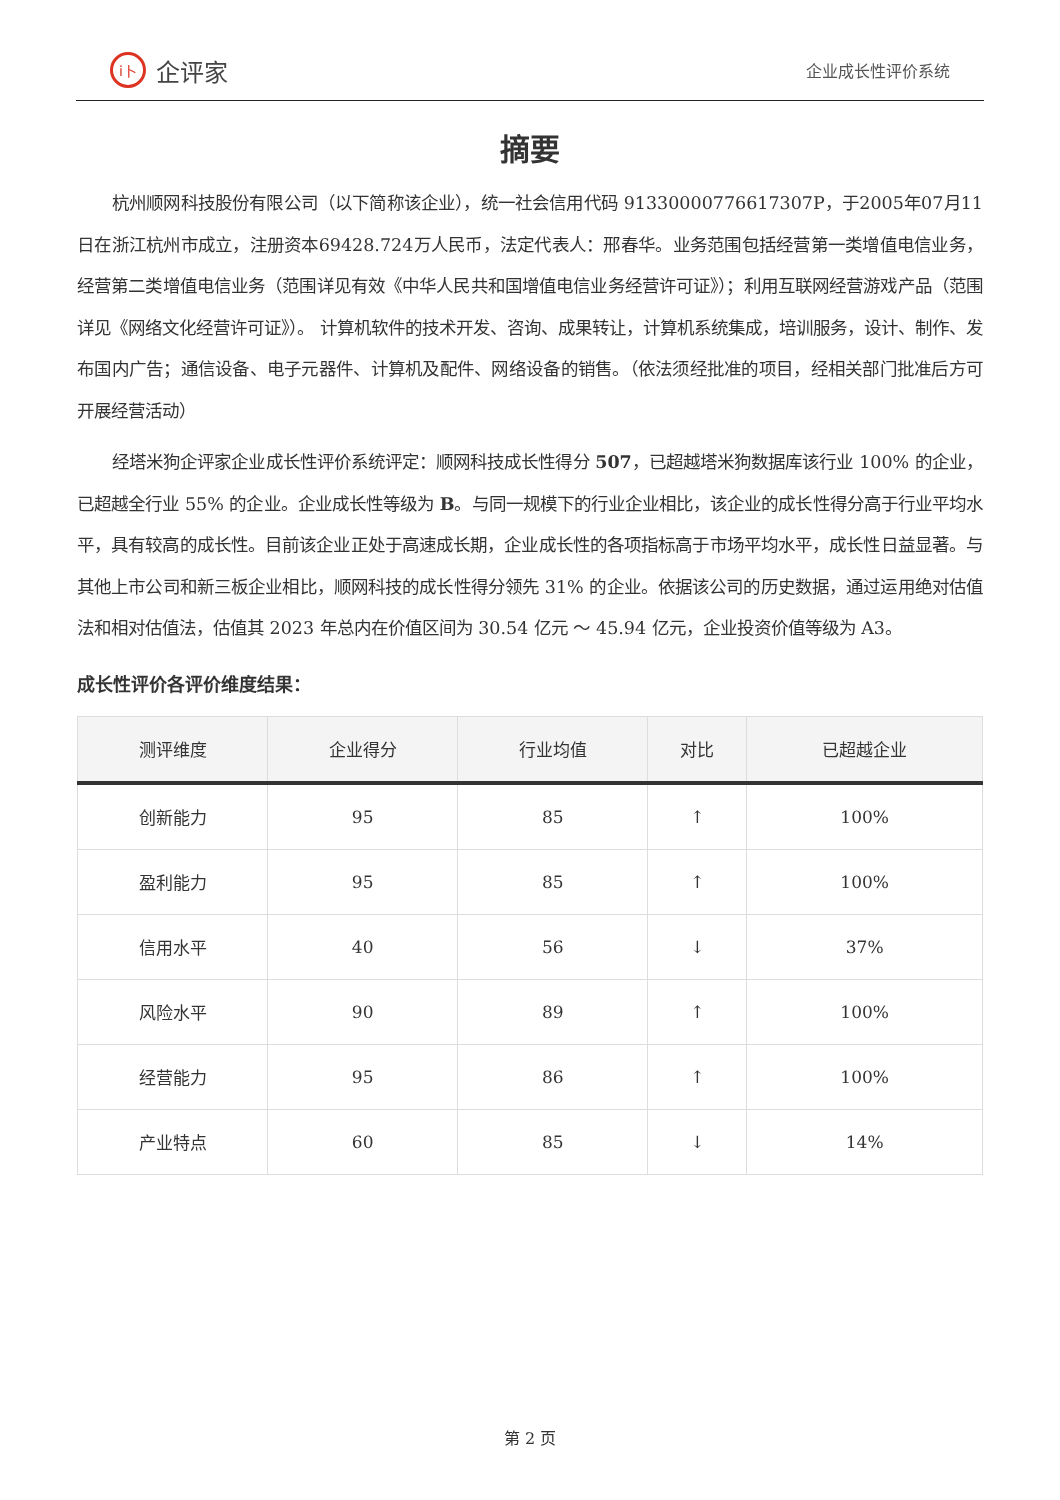i卜 企评家
企业成长性评价系统
摘要
杭州顺网科技股份有限公司（以下简称该企业），统一社会信用代码 91330000776617307P，于2005年07月11日在浙江杭州市成立，注册资本69428.724万人民币，法定代表人：邢春华。业务范围包括经营第一类增值电信业务，经营第二类增值电信业务（范围详见有效《中华人民共和国增值电信业务经营许可证》）；利用互联网经营游戏产品（范围详见《网络文化经营许可证》）。 计算机软件的技术开发、咨询、成果转让，计算机系统集成，培训服务，设计、制作、发布国内广告；通信设备、电子元器件、计算机及配件、网络设备的销售。（依法须经批准的项目，经相关部门批准后方可开展经营活动）
经塔米狗企评家企业成长性评价系统评定：顺网科技成长性得分 507，已超越塔米狗数据库该行业 100% 的企业，已超越全行业 55% 的企业。企业成长性等级为 B。与同一规模下的行业企业相比，该企业的成长性得分高于行业平均水平，具有较高的成长性。目前该企业正处于高速成长期，企业成长性的各项指标高于市场平均水平，成长性日益显著。与其他上市公司和新三板企业相比，顺网科技的成长性得分领先 31% 的企业。依据该公司的历史数据，通过运用绝对估值法和相对估值法，估值其 2023 年总内在价值区间为 30.54 亿元 ～ 45.94 亿元，企业投资价值等级为 A3。
成长性评价各评价维度结果：
| 测评维度 | 企业得分 | 行业均值 | 对比 | 已超越企业 |
| --- | --- | --- | --- | --- |
| 创新能力 | 95 | 85 | ↑ | 100% |
| 盈利能力 | 95 | 85 | ↑ | 100% |
| 信用水平 | 40 | 56 | ↓ | 37% |
| 风险水平 | 90 | 89 | ↑ | 100% |
| 经营能力 | 95 | 86 | ↑ | 100% |
| 产业特点 | 60 | 85 | ↓ | 14% |
第 2 页